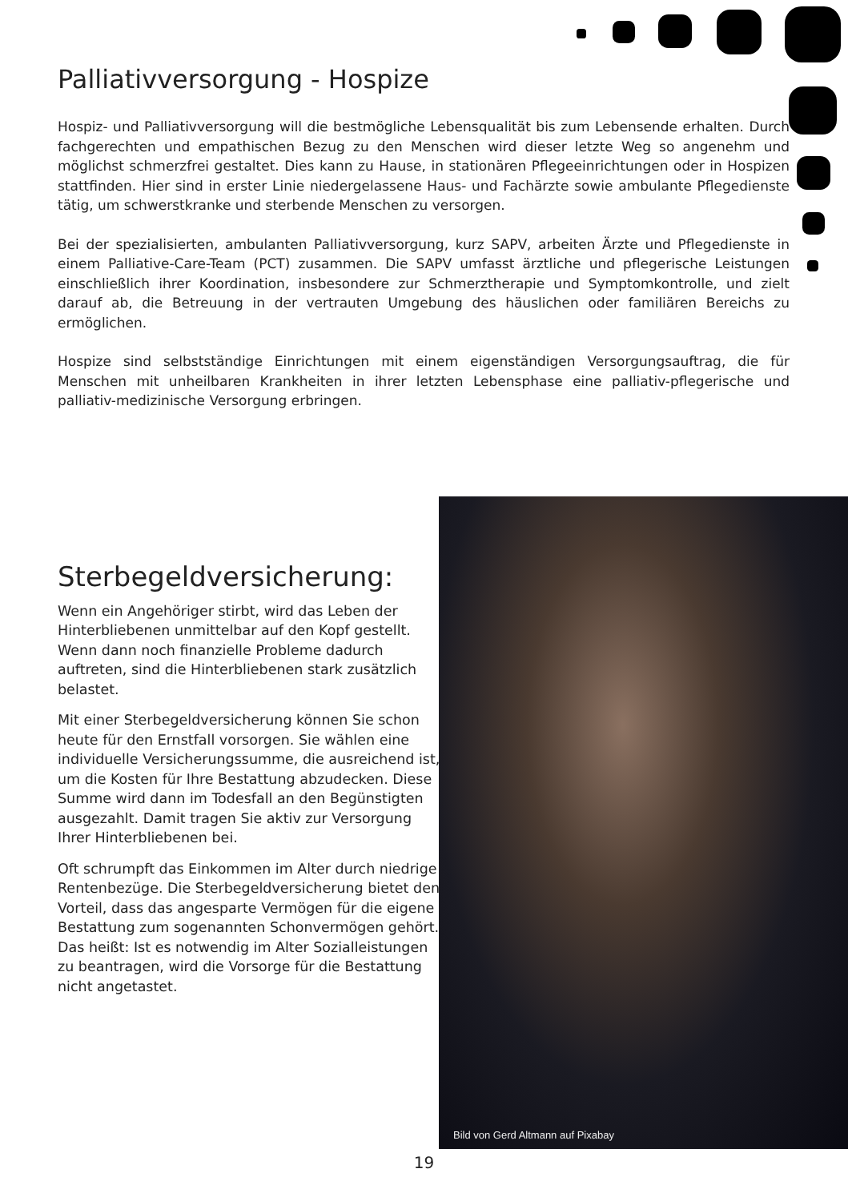Palliativversorgung - Hospize
Hospiz- und Palliativversorgung will die bestmögliche Lebensqualität bis zum Lebensende erhalten. Durch fachgerechten und empathischen Bezug zu den Menschen wird dieser letzte Weg so angenehm und möglichst schmerzfrei gestaltet. Dies kann zu Hause, in stationären Pflegeeinrichtungen oder in Hospizen stattfinden. Hier sind in erster Linie niedergelassene Haus- und Fachärzte sowie ambulante Pflegedienste tätig, um schwerstkranke und sterbende Menschen zu versorgen.
Bei der spezialisierten, ambulanten Palliativversorgung, kurz SAPV, arbeiten Ärzte und Pflegedienste in einem Palliative-Care-Team (PCT) zusammen. Die SAPV umfasst ärztliche und pflegerische Leistungen einschließlich ihrer Koordination, insbesondere zur Schmerztherapie und Symptomkontrolle, und zielt darauf ab, die Betreuung in der vertrauten Umgebung des häuslichen oder familiären Bereichs zu ermöglichen.
Hospize sind selbstständige Einrichtungen mit einem eigenständigen Versorgungsauftrag, die für Menschen mit unheilbaren Krankheiten in ihrer letzten Lebensphase eine palliativ-pflegerische und palliativ-medizinische Versorgung erbringen.
Sterbegeldversicherung:
Wenn ein Angehöriger stirbt, wird das Leben der Hinterbliebenen unmittelbar auf den Kopf gestellt. Wenn dann noch finanzielle Probleme dadurch auftreten, sind die Hinterbliebenen stark zusätzlich belastet.
Mit einer Sterbegeldversicherung können Sie schon heute für den Ernstfall vorsorgen. Sie wählen eine individuelle Versicherungssumme, die ausreichend ist, um die Kosten für Ihre Bestattung abzudecken. Diese Summe wird dann im Todesfall an den Begünstigten ausgezahlt. Damit tragen Sie aktiv zur Versorgung Ihrer Hinterbliebenen bei.
Oft schrumpft das Einkommen im Alter durch niedrige Rentenbezüge. Die Sterbegeldversicherung bietet den Vorteil, dass das angesparte Vermögen für die eigene Bestattung zum sogenannten Schonvermögen gehört. Das heißt: Ist es notwendig im Alter Sozialleistungen zu beantragen, wird die Vorsorge für die Bestattung nicht angetastet.
Bild von Gerd Altmann auf Pixabay
19